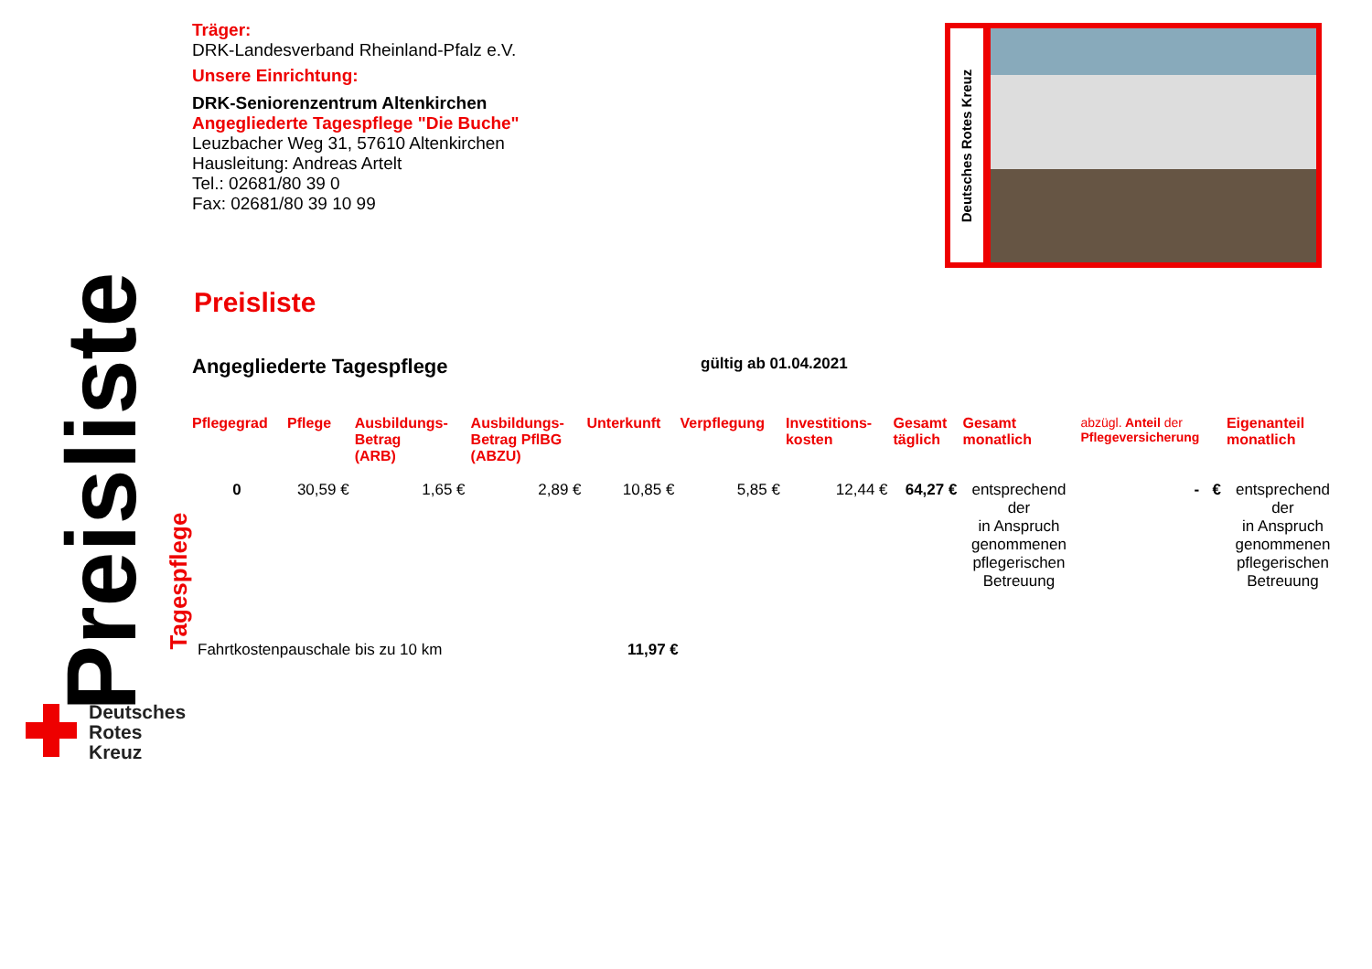Preisliste
Tagespflege
Deutsches
Rotes
Kreuz
Deutsches Rotes Kreuz
Träger:
DRK-Landesverband Rheinland-Pfalz e.V.
Unsere Einrichtung:
DRK-Seniorenzentrum Altenkirchen
Angegliederte Tagespflege "Die Buche"
Leuzbacher Weg 31, 57610 Altenkirchen
Hausleitung: Andreas Artelt
Tel.: 02681/80 39 0
Fax: 02681/80 39 10 99
Preisliste
Angegliederte Tagespflege gültig ab 01.04.2021
| Pflegegrad | Pflege | Ausbildungs- Betrag (ARB) | Ausbildungs- Betrag PflBG (ABZU) | Unterkunft | Verpflegung | Investitions- kosten | Gesamt täglich | Gesamt monatlich | abzügl. Anteil der Pflegeversicherung | Eigenanteil monatlich |
| --- | --- | --- | --- | --- | --- | --- | --- | --- | --- | --- |
| 0 | 30,59 € | 1,65 € | 2,89 € | 10,85 € | 5,85 € | 12,44 € | 64,27 € | entsprechend der in Anspruch genommenen pflegerischen Betreuung | - € | entsprechend der in Anspruch genommenen pflegerischen Betreuung |
Fahrtkostenpauschale bis zu 10 km 11,97 €